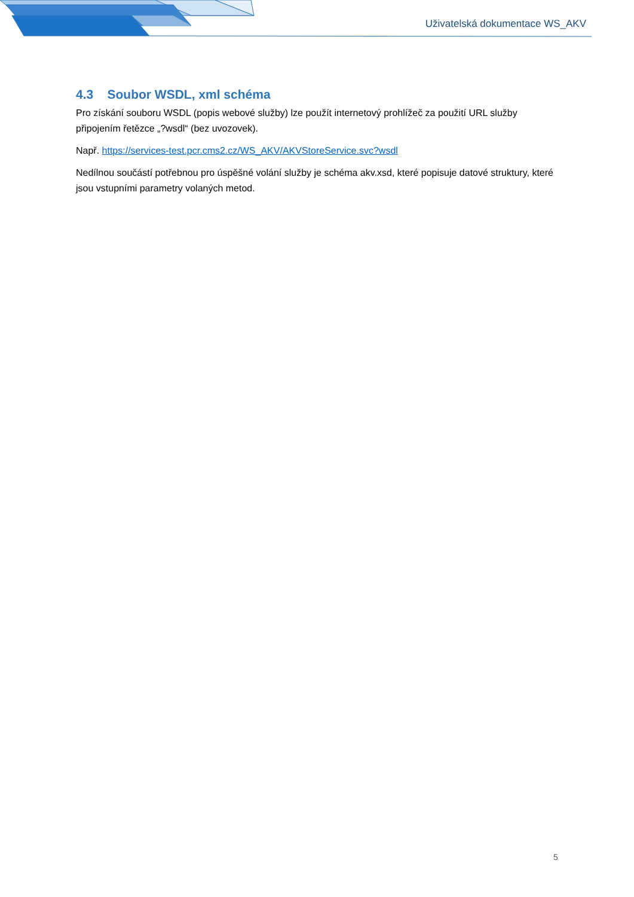Uživatelská dokumentace WS_AKV
4.3 Soubor WSDL, xml schéma
Pro získání souboru WSDL (popis webové služby) lze použít internetový prohlížeč za použití URL služby připojením řetězce „?wsdl“ (bez uvozovek).
Např. https://services-test.pcr.cms2.cz/WS_AKV/AKVStoreService.svc?wsdl
Nedílnou součástí potřebnou pro úspěšné volání služby je schéma akv.xsd, které popisuje datové struktury, které jsou vstupními parametry volaných metod.
5